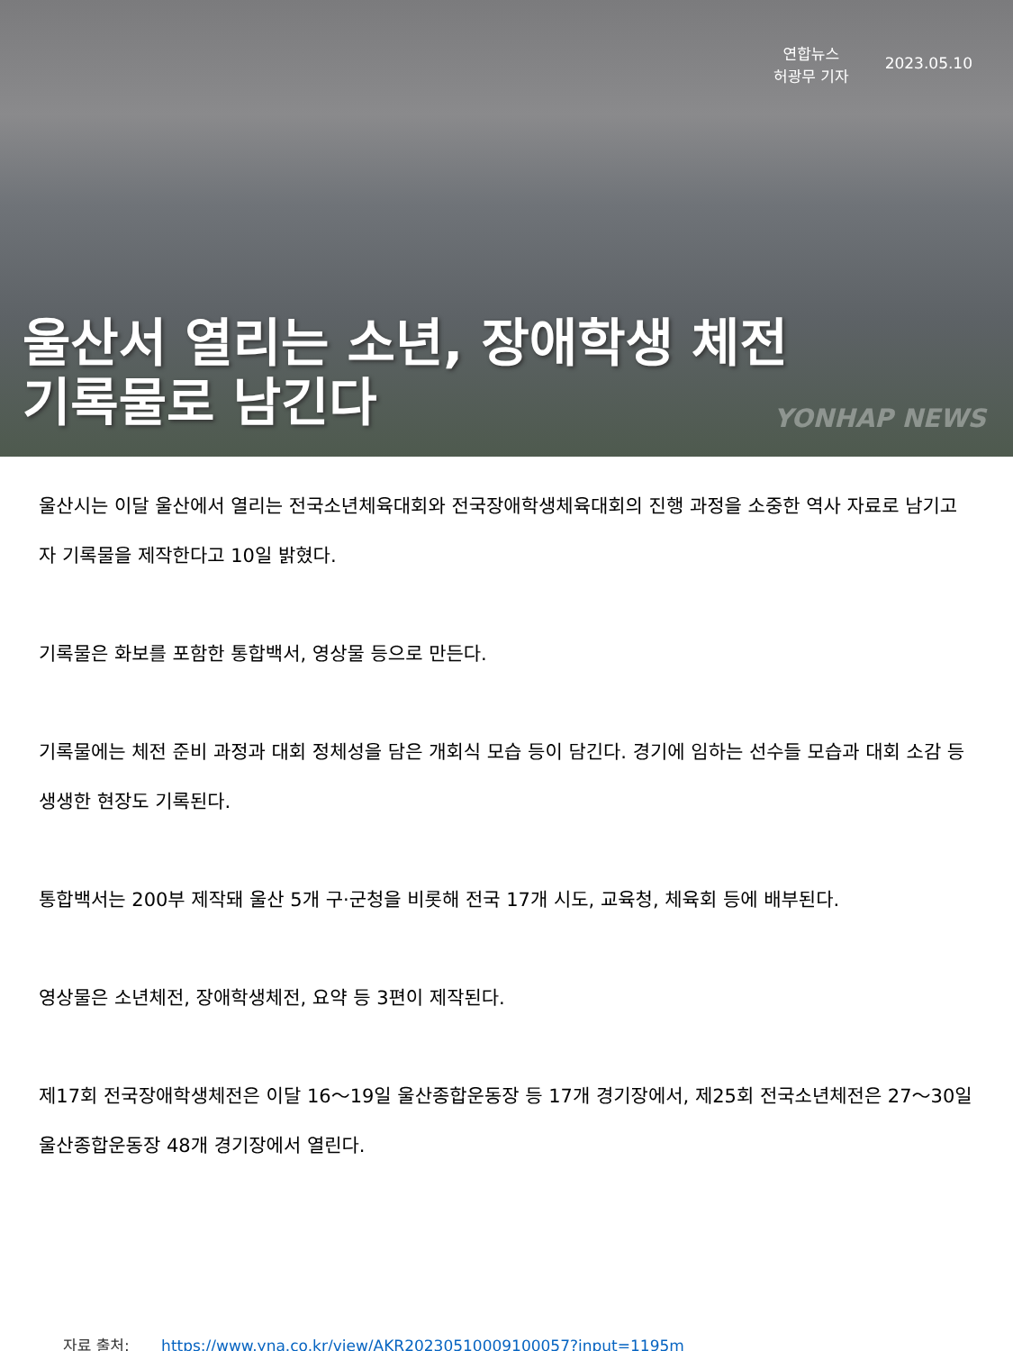연합뉴스
허광무 기자
2023.05.10
울산서 열리는 소년, 장애학생 체전
기록물로 남긴다
YONHAP NEWS
울산시는 이달 울산에서 열리는 전국소년체육대회와 전국장애학생체육대회의 진행 과정을 소중한 역사 자료로 남기고자 기록물을 제작한다고 10일 밝혔다.
기록물은 화보를 포함한 통합백서, 영상물 등으로 만든다.
기록물에는 체전 준비 과정과 대회 정체성을 담은 개회식 모습 등이 담긴다. 경기에 임하는 선수들 모습과 대회 소감 등 생생한 현장도 기록된다.
통합백서는 200부 제작돼 울산 5개 구·군청을 비롯해 전국 17개 시도, 교육청, 체육회 등에 배부된다.
영상물은 소년체전, 장애학생체전, 요약 등 3편이 제작된다.
제17회 전국장애학생체전은 이달 16～19일 울산종합운동장 등 17개 경기장에서, 제25회 전국소년체전은 27～30일 울산종합운동장 48개 경기장에서 열린다.
자료 출처: https://www.yna.co.kr/view/AKR20230510009100057?input=1195m